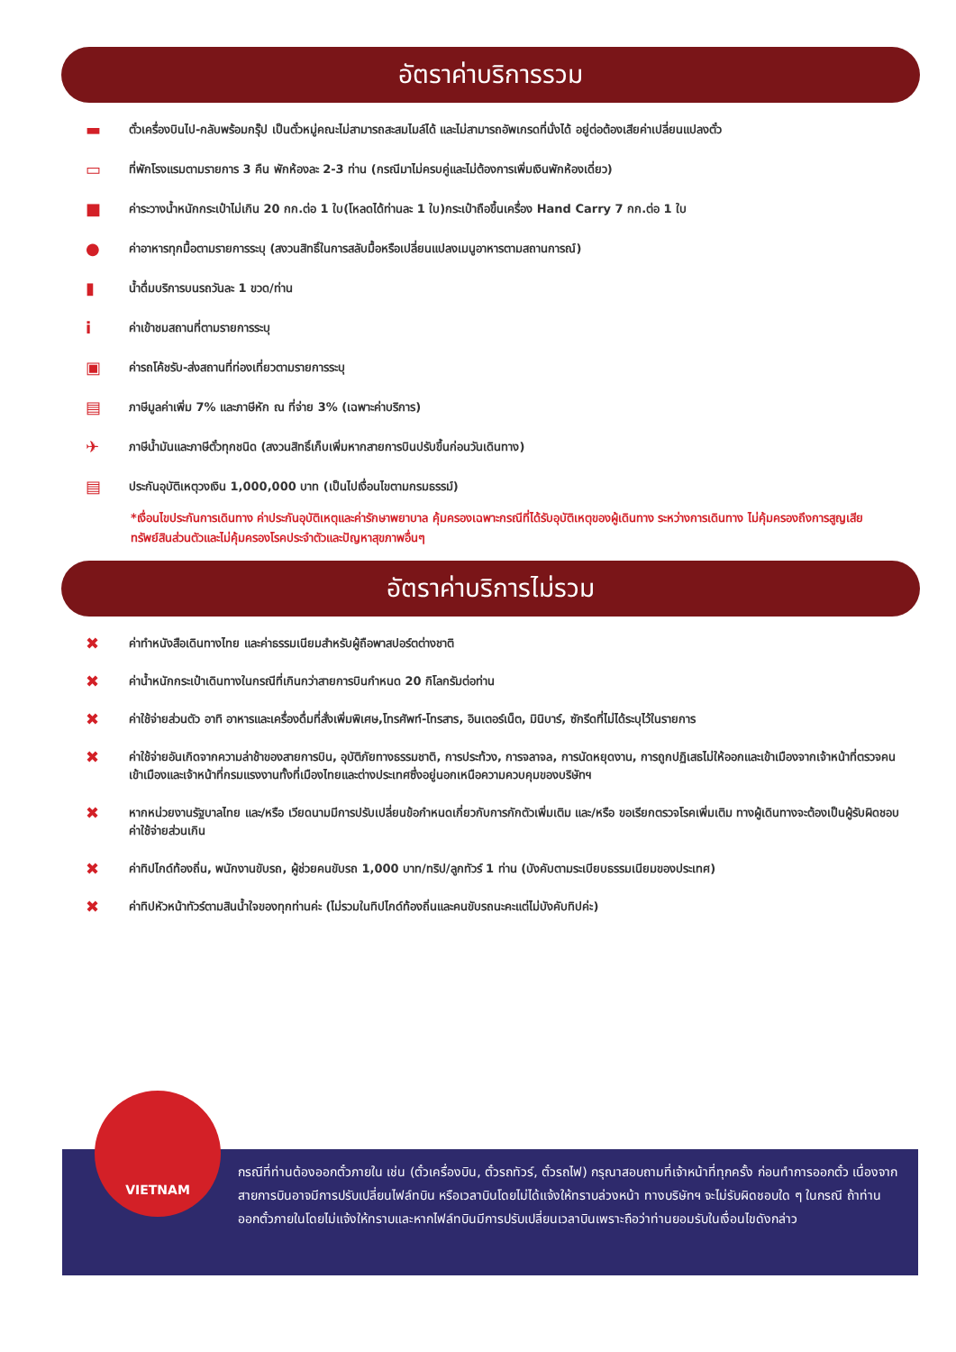อัตราค่าบริการรวม
▬ ตั๋วเครื่องบินไป-กลับพร้อมกรุ๊ป เป็นตั๋วหมู่คณะไม่สามารถสะสมไมล์ได้ และไม่สามารถอัพเกรดที่นั่งได้ อยู่ต่อต้องเสียค่าเปลี่ยนแปลงตั๋ว
▭ ที่พักโรงแรมตามรายการ 3 คืน พักห้องละ 2-3 ท่าน (กรณีมาไม่ครบคู่และไม่ต้องการเพิ่มเงินพักห้องเดี่ยว)
■ ค่าระวางน้ำหนักกระเป๋าไม่เกิน 20 กก.ต่อ 1 ใบ(โหลดได้ท่านละ 1 ใบ)กระเป๋าถือขึ้นเครื่อง Hand Carry 7 กก.ต่อ 1 ใบ
● ค่าอาหารทุกมื้อตามรายการระบุ (สงวนสิทธิ์ในการสลับมื้อหรือเปลี่ยนแปลงเมนูอาหารตามสถานการณ์)
▮ น้ำดื่มบริการบนรถวันละ 1 ขวด/ท่าน
iค่าเข้าชมสถานที่ตามรายการระบุ
▣ ค่ารถโค้ชรับ-ส่งสถานที่ท่องเที่ยวตามรายการระบุ
▤ ภาษีมูลค่าเพิ่ม 7% และภาษีหัก ณ ที่จ่าย 3% (เฉพาะค่าบริการ)
✈ ภาษีน้ำมันและภาษีตั๋วทุกชนิด (สงวนสิทธิ์เก็บเพิ่มหากสายการบินปรับขึ้นก่อนวันเดินทาง)
▤ ประกันอุบัติเหตุวงเงิน 1,000,000 บาท (เป็นไปเงื่อนไขตามกรมธรรม์)
*เงื่อนไขประกันการเดินทาง ค่าประกันอุบัติเหตุและค่ารักษาพยาบาล คุ้มครองเฉพาะกรณีที่ได้รับอุบัติเหตุของผู้เดินทาง ระหว่างการเดินทาง ไม่คุ้มครองถึงการสูญเสียทรัพย์สินส่วนตัวและไม่คุ้มครองโรคประจำตัวและปัญหาสุขภาพอื่นๆ
อัตราค่าบริการไม่รวม
✖ ค่าทำหนังสือเดินทางไทย และค่าธรรมเนียมสำหรับผู้ถือพาสปอร์ตต่างชาติ
✖ ค่าน้ำหนักกระเป๋าเดินทางในกรณีที่เกินกว่าสายการบินกำหนด 20 กิโลกรัมต่อท่าน
✖ ค่าใช้จ่ายส่วนตัว อาทิ อาหารและเครื่องดื่มที่สั่งเพิ่มพิเศษ,โทรศัพท์-โทรสาร, อินเตอร์เน็ต, มินิบาร์, ซักรีดที่ไม่ได้ระบุไว้ในรายการ
✖ ค่าใช้จ่ายอันเกิดจากความล่าช้าของสายการบิน, อุบัติภัยทางธรรมชาติ, การประท้วง, การจลาจล, การนัดหยุดงาน, การถูกปฏิเสธไม่ให้ออกและเข้าเมืองจากเจ้าหน้าที่ตรวจคนเข้าเมืองและเจ้าหน้าที่กรมแรงงานทั้งที่เมืองไทยและต่างประเทศซึ่งอยู่นอกเหนือความควบคุมของบริษัทฯ
✖ หากหน่วยงานรัฐบาลไทย และ/หรือ เวียดนามมีการปรับเปลี่ยนข้อกำหนดเกี่ยวกับการกักตัวเพิ่มเติม และ/หรือ ขอเรียกตรวจโรคเพิ่มเติม ทางผู้เดินทางจะต้องเป็นผู้รับผิดชอบค่าใช้จ่ายส่วนเกิน
✖ ค่าทิปไกด์ท้องถิ่น, พนักงานขับรถ, ผู้ช่วยคนขับรถ 1,000 บาท/ทริป/ลูกทัวร์ 1 ท่าน (บังคับตามระเบียบธรรมเนียมของประเทศ)
✖ ค่าทิปหัวหน้าทัวร์ตามสินน้ำใจของทุกท่านค่ะ (ไม่รวมในทิปไกด์ท้องถิ่นและคนขับรถนะคะแต่ไม่บังคับทิปค่ะ)
กรณีที่ท่านต้องออกตั๋วภายใน เช่น (ตั๋วเครื่องบิน, ตั๋วรถทัวร์, ตั๋วรถไฟ) กรุณาสอบถามที่เจ้าหน้าที่ทุกครั้ง ก่อนทำการออกตั๋ว เนื่องจากสายการบินอาจมีการปรับเปลี่ยนไฟล์ทบิน หรือเวลาบินโดยไม่ได้แจ้งให้ทราบล่วงหน้า ทางบริษัทฯ จะไม่รับผิดชอบใด ๆ ในกรณี ถ้าท่านออกตั๋วภายในโดยไม่แจ้งให้ทราบและหากไฟล์ทบินมีการปรับเปลี่ยนเวลาบินเพราะถือว่าท่านยอมรับในเงื่อนไขดังกล่าว
VIETNAM